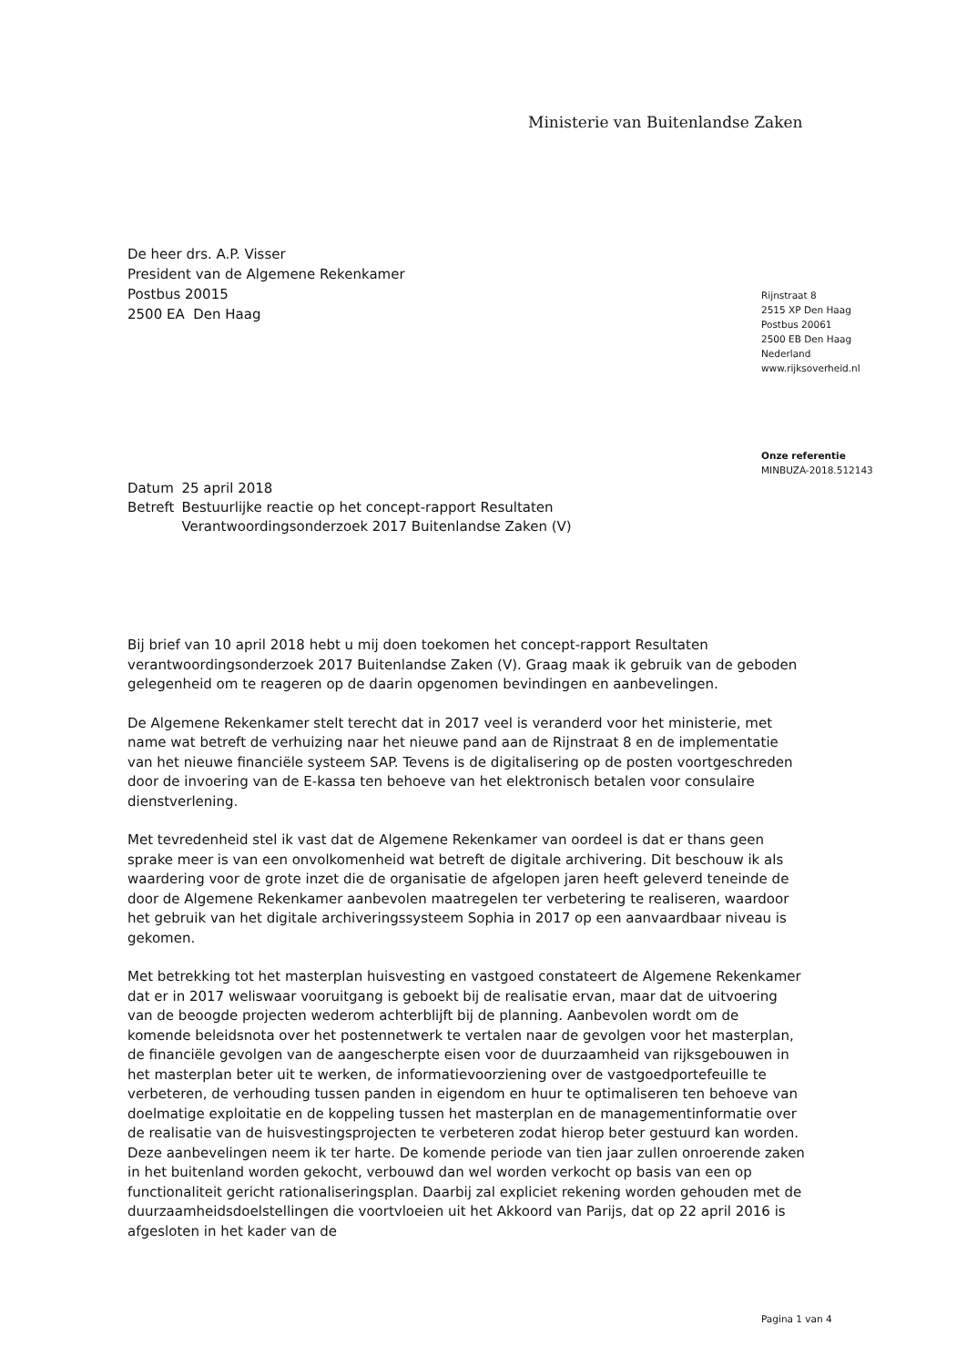Ministerie van Buitenlandse Zaken
De heer drs. A.P. Visser
President van de Algemene Rekenkamer
Postbus 20015
2500 EA Den Haag
Rijnstraat 8
2515 XP Den Haag
Postbus 20061
2500 EB Den Haag
Nederland
www.rijksoverheid.nl
Onze referentie
MINBUZA-2018.512143
| Datum | 25 april 2018 |
| Betreft | Bestuurlijke reactie op het concept-rapport Resultaten Verantwoordingsonderzoek 2017 Buitenlandse Zaken (V) |
Bij brief van 10 april 2018 hebt u mij doen toekomen het concept-rapport Resultaten verantwoordingsonderzoek 2017 Buitenlandse Zaken (V). Graag maak ik gebruik van de geboden gelegenheid om te reageren op de daarin opgenomen bevindingen en aanbevelingen.
De Algemene Rekenkamer stelt terecht dat in 2017 veel is veranderd voor het ministerie, met name wat betreft de verhuizing naar het nieuwe pand aan de Rijnstraat 8 en de implementatie van het nieuwe financiële systeem SAP. Tevens is de digitalisering op de posten voortgeschreden door de invoering van de E-kassa ten behoeve van het elektronisch betalen voor consulaire dienstverlening.
Met tevredenheid stel ik vast dat de Algemene Rekenkamer van oordeel is dat er thans geen sprake meer is van een onvolkomenheid wat betreft de digitale archivering. Dit beschouw ik als waardering voor de grote inzet die de organisatie de afgelopen jaren heeft geleverd teneinde de door de Algemene Rekenkamer aanbevolen maatregelen ter verbetering te realiseren, waardoor het gebruik van het digitale archiveringssysteem Sophia in 2017 op een aanvaardbaar niveau is gekomen.
Met betrekking tot het masterplan huisvesting en vastgoed constateert de Algemene Rekenkamer dat er in 2017 weliswaar vooruitgang is geboekt bij de realisatie ervan, maar dat de uitvoering van de beoogde projecten wederom achterblijft bij de planning. Aanbevolen wordt om de komende beleidsnota over het postennetwerk te vertalen naar de gevolgen voor het masterplan, de financiële gevolgen van de aangescherpte eisen voor de duurzaamheid van rijksgebouwen in het masterplan beter uit te werken, de informatievoorziening over de vastgoedportefeuille te verbeteren, de verhouding tussen panden in eigendom en huur te optimaliseren ten behoeve van doelmatige exploitatie en de koppeling tussen het masterplan en de managementinformatie over de realisatie van de huisvestingsprojecten te verbeteren zodat hierop beter gestuurd kan worden. Deze aanbevelingen neem ik ter harte. De komende periode van tien jaar zullen onroerende zaken in het buitenland worden gekocht, verbouwd dan wel worden verkocht op basis van een op functionaliteit gericht rationaliseringsplan. Daarbij zal expliciet rekening worden gehouden met de duurzaamheidsdoelstellingen die voortvloeien uit het Akkoord van Parijs, dat op 22 april 2016 is afgesloten in het kader van de
Pagina 1 van 4